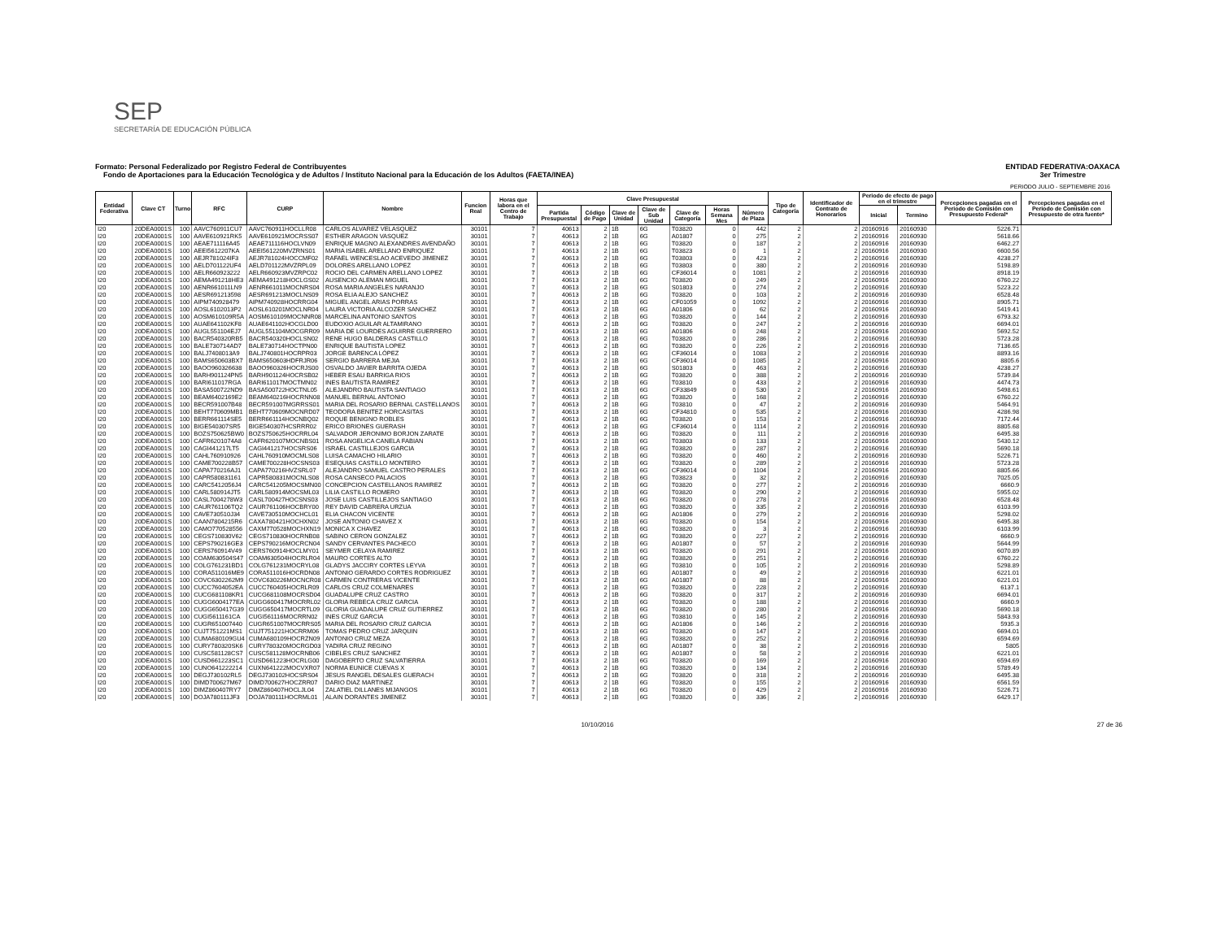SEP
SECRETARÍA DE EDUCACIÓN PÚBLICA
Formato: Personal Federalizado por Registro Federal de Contribuyentes
Fondo de Aportaciones para la Educación Tecnológica y de Adultos / Instituto Nacional para la Educación de los Adultos (FAETA/INEA)
ENTIDAD FEDERATIVA:OAXACA
3er Trimestre
PERIODO JULIO - SEPTIEMBRE 2016
| Entidad Federativa | Clave CT | Turno | RFC | CURP | Nombre | Funcion Real | Horas que labora en el Centro de Trabajo | Clave Presupuestal | | | | | | | Tipo de Categoría | Identificador de Contrato de Honorarios | Periodo de efecto de pago en el trimestre | | Percepciones pagadas en el Periodo de Comisión con Presupuesto Federal* | Percepciones pagadas en el Periodo de Comisión con Presupuesto de otra fuente* |
| --- | --- | --- | --- | --- | --- | --- | --- | --- | --- | --- | --- | --- | --- | --- | --- | --- | --- | --- | --- | --- |
| | | | | | | | | Partida Presupuestal | Código de Pago | Clave de Unidad | Clave de Sub Unidad | Clave de Categoría | Horas Semana Mes | Número de Plaza | | | Inicial | Termino | | |
| I20 | 20DEA0001S | 100 | AAVC760911CU7 | AAVC760911HOCLLR08 | CARLOS ALVAREZ VELASQUEZ | 30101 | 7 | 40613 | 2 | 1B | 6G | T03820 | 0 | 442 | 2 | 2 | 20160916 | 20160930 | 5226.71 | |
| I20 | 20DEA0001S | 100 | AAVE610921RK5 | AAVE610921MOCRSS07 | ESTHER ARAGON VASQUEZ | 30101 | 7 | 40613 | 2 | 1B | 6G | A01807 | 0 | 275 | 2 | 2 | 20160916 | 20160930 | 5618.66 | |
| I20 | 20DEA0001S | 100 | AEAE711116A45 | AEAE711116HOCLVN09 | ENRIQUE MAGNO ALEXANDRES AVENDAÑO | 30101 | 7 | 40613 | 2 | 1B | 6G | T03820 | 0 | 187 | 2 | 2 | 20160916 | 20160930 | 6462.27 | |
| I20 | 20DEA0001S | 100 | AEEI5612207KA | AEEI561220MVZRNS01 | MARIA ISABEL ARELLANO ENRIQUEZ | 30101 | 7 | 40613 | 2 | 1B | 6G | T03823 | 0 | 1 | 2 | 2 | 20160916 | 20160930 | 6600.56 | |
| I20 | 20DEA0001S | 100 | AEJR781024IF3 | AEJR781024HOCCMF02 | RAFAEL WENCESLAO ACEVEDO JIMENEZ | 30101 | 7 | 40613 | 2 | 1B | 6G | T03803 | 0 | 423 | 2 | 2 | 20160916 | 20160930 | 4238.27 | |
| I20 | 20DEA0001S | 100 | AELD701122UF4 | AELD701122MVZRPL09 | DOLORES ARELLANO LOPEZ | 30101 | 7 | 40613 | 2 | 1B | 6G | T03803 | 0 | 380 | 2 | 2 | 20160916 | 20160930 | 5198.89 | |
| I20 | 20DEA0001S | 100 | AELR660923222 | AELR660923MVZRPC02 | ROCIO DEL CARMEN ARELLANO LOPEZ | 30101 | 7 | 40613 | 2 | 1B | 6G | CF36014 | 0 | 1081 | 2 | 2 | 20160916 | 20160930 | 8918.19 | |
| I20 | 20DEA0001S | 100 | AEMA491218HE3 | AEMA491218HOCLGS02 | AUSENCIO ALEMAN MIGUEL | 30101 | 7 | 40613 | 2 | 1B | 6G | T03820 | 0 | 249 | 2 | 2 | 20160916 | 20160930 | 6760.22 | |
| I20 | 20DEA0001S | 100 | AENR661011LN9 | AENR661011MOCNRS04 | ROSA MARIA ANGELES NARANJO | 30101 | 7 | 40613 | 2 | 1B | 6G | S01803 | 0 | 274 | 2 | 2 | 20160916 | 20160930 | 5223.22 | |
| I20 | 20DEA0001S | 100 | AESR691213598 | AESR691213MOCLNS09 | ROSA ELIA ALEJO SANCHEZ | 30101 | 7 | 40613 | 2 | 1B | 6G | T03820 | 0 | 103 | 2 | 2 | 20160916 | 20160930 | 6528.48 | |
| I20 | 20DEA0001S | 100 | AIPM740928479 | AIPM740928HOCRRG04 | MIGUEL ANGEL ARIAS PORRAS | 30101 | 7 | 40613 | 2 | 1B | 6G | CF01059 | 0 | 1092 | 2 | 2 | 20160916 | 20160930 | 8905.71 | |
| I20 | 20DEA0001S | 100 | AOSL6102013P2 | AOSL610201MOCLNR04 | LAURA VICTORIA ALCOZER SANCHEZ | 30101 | 7 | 40613 | 2 | 1B | 6G | A01806 | 0 | 62 | 2 | 2 | 20160916 | 20160930 | 5419.41 | |
| I20 | 20DEA0001S | 100 | AOSM610109R5A | AOSM610109MOCNNR08 | MARCELINA ANTONIO SANTOS | 30101 | 7 | 40613 | 2 | 1B | 6G | T03820 | 0 | 144 | 2 | 2 | 20160916 | 20160930 | 6793.32 | |
| I20 | 20DEA0001S | 100 | AUAE641102KF8 | AUAE641102HOCGLD00 | EUDOXIO AGUILAR ALTAMIRANO | 30101 | 7 | 40613 | 2 | 1B | 6G | T03820 | 0 | 247 | 2 | 2 | 20160916 | 20160930 | 6694.01 | |
| I20 | 20DEA0001S | 100 | AUGL551104EJ7 | AUGL551104MOCGRR09 | MARIA DE LOURDES AGUIRRE GUERRERO | 30101 | 7 | 40613 | 2 | 1B | 6G | A01806 | 0 | 248 | 2 | 2 | 20160916 | 20160930 | 5692.52 | |
| I20 | 20DEA0001S | 100 | BACR540320RB5 | BACR540320HOCLSN02 | RENE HUGO BALDERAS CASTILLO | 30101 | 7 | 40613 | 2 | 1B | 6G | T03820 | 0 | 286 | 2 | 2 | 20160916 | 20160930 | 5723.28 | |
| I20 | 20DEA0001S | 100 | BALE730714AD7 | BALE730714HOCTPN00 | ENRIQUE BAUTISTA LOPEZ | 30101 | 7 | 40613 | 2 | 1B | 6G | T03820 | 0 | 226 | 2 | 2 | 20160916 | 20160930 | 7136.65 | |
| I20 | 20DEA0001S | 100 | BALJ7408013A9 | BALJ740801HOCRPR03 | JORGE BARENCA LÓPEZ | 30101 | 7 | 40613 | 2 | 1B | 6G | CF36014 | 0 | 1083 | 2 | 2 | 20160916 | 20160930 | 8893.16 | |
| I20 | 20DEA0001S | 100 | BAMS650603BX7 | BAMS650603HDFRJR06 | SERGIO BARRERA MEJIA | 30101 | 7 | 40613 | 2 | 1B | 6G | CF36014 | 0 | 1085 | 2 | 2 | 20160916 | 20160930 | 8805.6 | |
| I20 | 20DEA0001S | 100 | BAOO960326638 | BAOO960326HOCRJS00 | OSVALDO JAVIER BARRITA OJEDA | 30101 | 7 | 40613 | 2 | 1B | 6G | S01803 | 0 | 463 | 2 | 2 | 20160916 | 20160930 | 4238.27 | |
| I20 | 20DEA0001S | 100 | BARH901124PN5 | BARH901124HOCRSB02 | HEBER ESAU BARRIGA RIOS | 30101 | 7 | 40613 | 2 | 1B | 6G | T03820 | 0 | 388 | 2 | 2 | 20160916 | 20160930 | 5739.84 | |
| I20 | 20DEA0001S | 100 | BARI611017RGA | BARI611017MOCTMN02 | INES BAUTISTA RAMIREZ | 30101 | 7 | 40613 | 2 | 1B | 6G | T03810 | 0 | 433 | 2 | 2 | 20160916 | 20160930 | 4474.73 | |
| I20 | 20DEA0001S | 100 | BASA500722ND9 | BASA500722HOCTNL05 | ALEJANDRO BAUTISTA SANTIAGO | 30101 | 7 | 40613 | 2 | 1B | 6G | CF33849 | 0 | 530 | 2 | 2 | 20160916 | 20160930 | 5498.61 | |
| I20 | 20DEA0001S | 100 | BEAM6402169E2 | BEAM640216HOCRNN08 | MANUEL BERNAL ANTONIO | 30101 | 7 | 40613 | 2 | 1B | 6G | T03820 | 0 | 168 | 2 | 2 | 20160916 | 20160930 | 6760.22 | |
| I20 | 20DEA0001S | 100 | BECR591007B48 | BECR591007MGRRSS01 | MARIA DEL ROSARIO BERNAL CASTELLANOS | 30101 | 7 | 40613 | 2 | 1B | 6G | T03810 | 0 | 47 | 2 | 2 | 20160916 | 20160930 | 5464.91 | |
| I20 | 20DEA0001S | 100 | BEHT770609MB1 | BEHT770609MOCNRD07 | TEODORA BENITEZ HORCASITAS | 30101 | 7 | 40613 | 2 | 1B | 6G | CF34810 | 0 | 535 | 2 | 2 | 20160916 | 20160930 | 4286.98 | |
| I20 | 20DEA0001S | 100 | BERR661114SE5 | BERR661114HOCNBQ02 | ROQUE BENIGNO ROBLES | 30101 | 7 | 40613 | 2 | 1B | 6G | T03820 | 0 | 153 | 2 | 2 | 20160916 | 20160930 | 7172.44 | |
| I20 | 20DEA0001S | 100 | BIGE540307SR5 | BIGE540307HCSRRR02 | ERICO BRIONES GUERASH | 30101 | 7 | 40613 | 2 | 1B | 6G | CF36014 | 0 | 1114 | 2 | 2 | 20160916 | 20160930 | 8805.68 | |
| I20 | 20DEA0001S | 100 | BOZS750625BW0 | BOZS750625HOCRRL04 | SALVADOR JERONIMO BORJON ZARATE | 30101 | 7 | 40613 | 2 | 1B | 6G | T03820 | 0 | 111 | 2 | 2 | 20160916 | 20160930 | 6495.38 | |
| I20 | 20DEA0001S | 100 | CAFR6201074A8 | CAFR620107MOCNBS01 | ROSA ANGELICA CANELA FABIAN | 30101 | 7 | 40613 | 2 | 1B | 6G | T03803 | 0 | 133 | 2 | 2 | 20160916 | 20160930 | 5430.12 | |
| I20 | 20DEA0001S | 100 | CAGI441217LT5 | CAGI441217HOCSRS06 | ISRAEL CASTILLEJOS GARCIA | 30101 | 7 | 40613 | 2 | 1B | 6G | T03820 | 0 | 287 | 2 | 2 | 20160916 | 20160930 | 5690.18 | |
| I20 | 20DEA0001S | 100 | CAHL760910926 | CAHL760910MOCMLS08 | LUISA CAMACHO HILARIO | 30101 | 7 | 40613 | 2 | 1B | 6G | T03820 | 0 | 460 | 2 | 2 | 20160916 | 20160930 | 5226.71 | |
| I20 | 20DEA0001S | 100 | CAME700228B57 | CAME700228HOCSNS03 | ESEQUIAS CASTILLO MONTERO | 30101 | 7 | 40613 | 2 | 1B | 6G | T03820 | 0 | 289 | 2 | 2 | 20160916 | 20160930 | 5723.28 | |
| I20 | 20DEA0001S | 100 | CAPA770216AJ1 | CAPA770216HVZSRL07 | ALEJANDRO SAMUEL CASTRO PERALES | 30101 | 7 | 40613 | 2 | 1B | 6G | CF36014 | 0 | 1104 | 2 | 2 | 20160916 | 20160930 | 8805.66 | |
| I20 | 20DEA0001S | 100 | CAPR580831161 | CAPR580831MOCNLS08 | ROSA CANSECO PALACIOS | 30101 | 7 | 40613 | 2 | 1B | 6G | T03823 | 0 | 32 | 2 | 2 | 20160916 | 20160930 | 7025.05 | |
| I20 | 20DEA0001S | 100 | CARC5412056J4 | CARC541205MOCSMN00 | CONCEPCION CASTELLANOS RAMIREZ | 30101 | 7 | 40613 | 2 | 1B | 6G | T03820 | 0 | 277 | 2 | 2 | 20160916 | 20160930 | 6660.9 | |
| I20 | 20DEA0001S | 100 | CARL580914JT5 | CARL580914MOCSML03 | LILIA CASTILLO ROMERO | 30101 | 7 | 40613 | 2 | 1B | 6G | T03820 | 0 | 290 | 2 | 2 | 20160916 | 20160930 | 5955.02 | |
| I20 | 20DEA0001S | 100 | CASL7004278W3 | CASL700427HOCSNS03 | JOSE LUIS CASTILLEJOS SANTIAGO | 30101 | 7 | 40613 | 2 | 1B | 6G | T03820 | 0 | 278 | 2 | 2 | 20160916 | 20160930 | 6528.48 | |
| I20 | 20DEA0001S | 100 | CAUR761106TQ2 | CAUR761106HOCBRY00 | REY DAVID CABRERA URZUA | 30101 | 7 | 40613 | 2 | 1B | 6G | T03820 | 0 | 335 | 2 | 2 | 20160916 | 20160930 | 6103.99 | |
| I20 | 20DEA0001S | 100 | CAVE730510J34 | CAVE730510MOCHCL01 | ELIA CHACON VICENTE | 30101 | 7 | 40613 | 2 | 1B | 6G | A01806 | 0 | 279 | 2 | 2 | 20160916 | 20160930 | 5298.02 | |
| I20 | 20DEA0001S | 100 | CAAN7804215R6 | CAXA780421HOCHXN02 | JOSE ANTONIO CHAVEZ X | 30101 | 7 | 40613 | 2 | 1B | 6G | T03820 | 0 | 154 | 2 | 2 | 20160916 | 20160930 | 6495.38 | |
| I20 | 20DEA0001S | 100 | CAMO770528556 | CAXM770528MOCHXN19 | MONICA X CHAVEZ | 30101 | 7 | 40613 | 2 | 1B | 6G | T03820 | 0 | 3 | 2 | 2 | 20160916 | 20160930 | 6103.99 | |
| I20 | 20DEA0001S | 100 | CEGS710830V62 | CEGS710830HOCRNB08 | SABINO CERON GONZALEZ | 30101 | 7 | 40613 | 2 | 1B | 6G | T03820 | 0 | 227 | 2 | 2 | 20160916 | 20160930 | 6660.9 | |
| I20 | 20DEA0001S | 100 | CEPS790216GE3 | CEPS790216MOCRCN04 | SANDY CERVANTES PACHECO | 30101 | 7 | 40613 | 2 | 1B | 6G | A01807 | 0 | 57 | 2 | 2 | 20160916 | 20160930 | 5644.99 | |
| I20 | 20DEA0001S | 100 | CERS760914V49 | CERS760914HOCLMY01 | SEYMER CELAYA RAMIREZ | 30101 | 7 | 40613 | 2 | 1B | 6G | T03820 | 0 | 291 | 2 | 2 | 20160916 | 20160930 | 6070.89 | |
| I20 | 20DEA0001S | 100 | COAM630504S47 | COAM630504HOCRLR04 | MAURO CORTES ALTO | 30101 | 7 | 40613 | 2 | 1B | 6G | T03820 | 0 | 251 | 2 | 2 | 20160916 | 20160930 | 6760.22 | |
| I20 | 20DEA0001S | 100 | COLG761231BD1 | COLG761231MOCRYL08 | GLADYS JACCIRY CORTES LEYVA | 30101 | 7 | 40613 | 2 | 1B | 6G | T03810 | 0 | 105 | 2 | 2 | 20160916 | 20160930 | 5298.89 | |
| I20 | 20DEA0001S | 100 | CORA511016ME9 | CORA511016HOCRDN08 | ANTONIO GERARDO CORTES RODRIGUEZ | 30101 | 7 | 40613 | 2 | 1B | 6G | A01807 | 0 | 49 | 2 | 2 | 20160916 | 20160930 | 6221.01 | |
| I20 | 20DEA0001S | 100 | COVC6302262M9 | COVC630226MOCNCR08 | CARMEN CONTRERAS VICENTE | 30101 | 7 | 40613 | 2 | 1B | 6G | A01807 | 0 | 88 | 2 | 2 | 20160916 | 20160930 | 6221.01 | |
| I20 | 20DEA0001S | 100 | CUCC7604052EA | CUCC760405HOCRLR09 | CARLOS CRUZ COLMENARES | 30101 | 7 | 40613 | 2 | 1B | 6G | T03820 | 0 | 228 | 2 | 2 | 20160916 | 20160930 | 6137.1 | |
| I20 | 20DEA0001S | 100 | CUCG681108KR1 | CUCG681108MOCRSD04 | GUADALUPE CRUZ CASTRO | 30101 | 7 | 40613 | 2 | 1B | 6G | T03820 | 0 | 317 | 2 | 2 | 20160916 | 20160930 | 6694.01 | |
| I20 | 20DEA0001S | 100 | CUGG6004177EA | CUGG600417MOCRRL02 | GLORIA REBECA CRUZ GARCIA | 30101 | 7 | 40613 | 2 | 1B | 6G | T03820 | 0 | 188 | 2 | 2 | 20160916 | 20160930 | 6660.9 | |
| I20 | 20DEA0001S | 100 | CUGG650417G39 | CUGG650417MOCRTL09 | GLORIA GUADALUPE CRUZ GUTIERREZ | 30101 | 7 | 40613 | 2 | 1B | 6G | T03820 | 0 | 280 | 2 | 2 | 20160916 | 20160930 | 5690.18 | |
| I20 | 20DEA0001S | 100 | CUGI5611161CA | CUGI561116MOCRRN02 | INES CRUZ GARCIA | 30101 | 7 | 40613 | 2 | 1B | 6G | T03810 | 0 | 145 | 2 | 2 | 20160916 | 20160930 | 5843.93 | |
| I20 | 20DEA0001S | 100 | CUGR651007440 | CUGR651007MOCRRS05 | MARIA DEL ROSARIO CRUZ GARCIA | 30101 | 7 | 40613 | 2 | 1B | 6G | A01806 | 0 | 146 | 2 | 2 | 20160916 | 20160930 | 5935.3 | |
| I20 | 20DEA0001S | 100 | CUJT751221MS1 | CUJT751221HOCRRM06 | TOMAS PEDRO CRUZ JARQUIN | 30101 | 7 | 40613 | 2 | 1B | 6G | T03820 | 0 | 147 | 2 | 2 | 20160916 | 20160930 | 6694.01 | |
| I20 | 20DEA0001S | 100 | CUMA680109GU4 | CUMA680109HOCRZN09 | ANTONIO CRUZ MEZA | 30101 | 7 | 40613 | 2 | 1B | 6G | T03820 | 0 | 252 | 2 | 2 | 20160916 | 20160930 | 6594.69 | |
| I20 | 20DEA0001S | 100 | CURY780320SK6 | CURY780320MOCRGD03 | YADIRA CRUZ REGINO | 30101 | 7 | 40613 | 2 | 1B | 6G | A01807 | 0 | 38 | 2 | 2 | 20160916 | 20160930 | 5805 | |
| I20 | 20DEA0001S | 100 | CUSC581128CS7 | CUSC581128MOCRNB06 | CIBELES CRUZ SANCHEZ | 30101 | 7 | 40613 | 2 | 1B | 6G | A01807 | 0 | 58 | 2 | 2 | 20160916 | 20160930 | 6221.01 | |
| I20 | 20DEA0001S | 100 | CUSD661223SC1 | CUSD661223HOCRLG00 | DAGOBERTO CRUZ SALVATIERRA | 30101 | 7 | 40613 | 2 | 1B | 6G | T03820 | 0 | 169 | 2 | 2 | 20160916 | 20160930 | 6594.69 | |
| I20 | 20DEA0001S | 100 | CUNO641222214 | CUXN641222MOCVXR07 | NORMA EUNICE CUEVAS X | 30101 | 7 | 40613 | 2 | 1B | 6G | T03820 | 0 | 134 | 2 | 2 | 20160916 | 20160930 | 5789.49 | |
| I20 | 20DEA0001S | 100 | DEGJ730102RL5 | DEGJ730102HOCSRS04 | JESUS RANGEL DESALES GUERACH | 30101 | 7 | 40613 | 2 | 1B | 6G | T03820 | 0 | 318 | 2 | 2 | 20160916 | 20160930 | 6495.38 | |
| I20 | 20DEA0001S | 100 | DIMD700627M67 | DIMD700627HOCZRR07 | DARIO DIAZ MARTINEZ | 30101 | 7 | 40613 | 2 | 1B | 6G | T03820 | 0 | 155 | 2 | 2 | 20160916 | 20160930 | 6561.59 | |
| I20 | 20DEA0001S | 100 | DIMZ860407RY7 | DIMZ860407HOCLJL04 | ZALATIEL DILLANES MIJANGOS | 30101 | 7 | 40613 | 2 | 1B | 6G | T03820 | 0 | 429 | 2 | 2 | 20160916 | 20160930 | 5226.71 | |
| I20 | 20DEA0001S | 100 | DOJA780111JF3 | DOJA780111HOCRML01 | ALAIN DORANTES JIMENEZ | 30101 | 7 | 40613 | 2 | 1B | 6G | T03820 | 0 | 336 | 2 | 2 | 20160916 | 20160930 | 6429.17 | |
10/10/2016 27 de 36